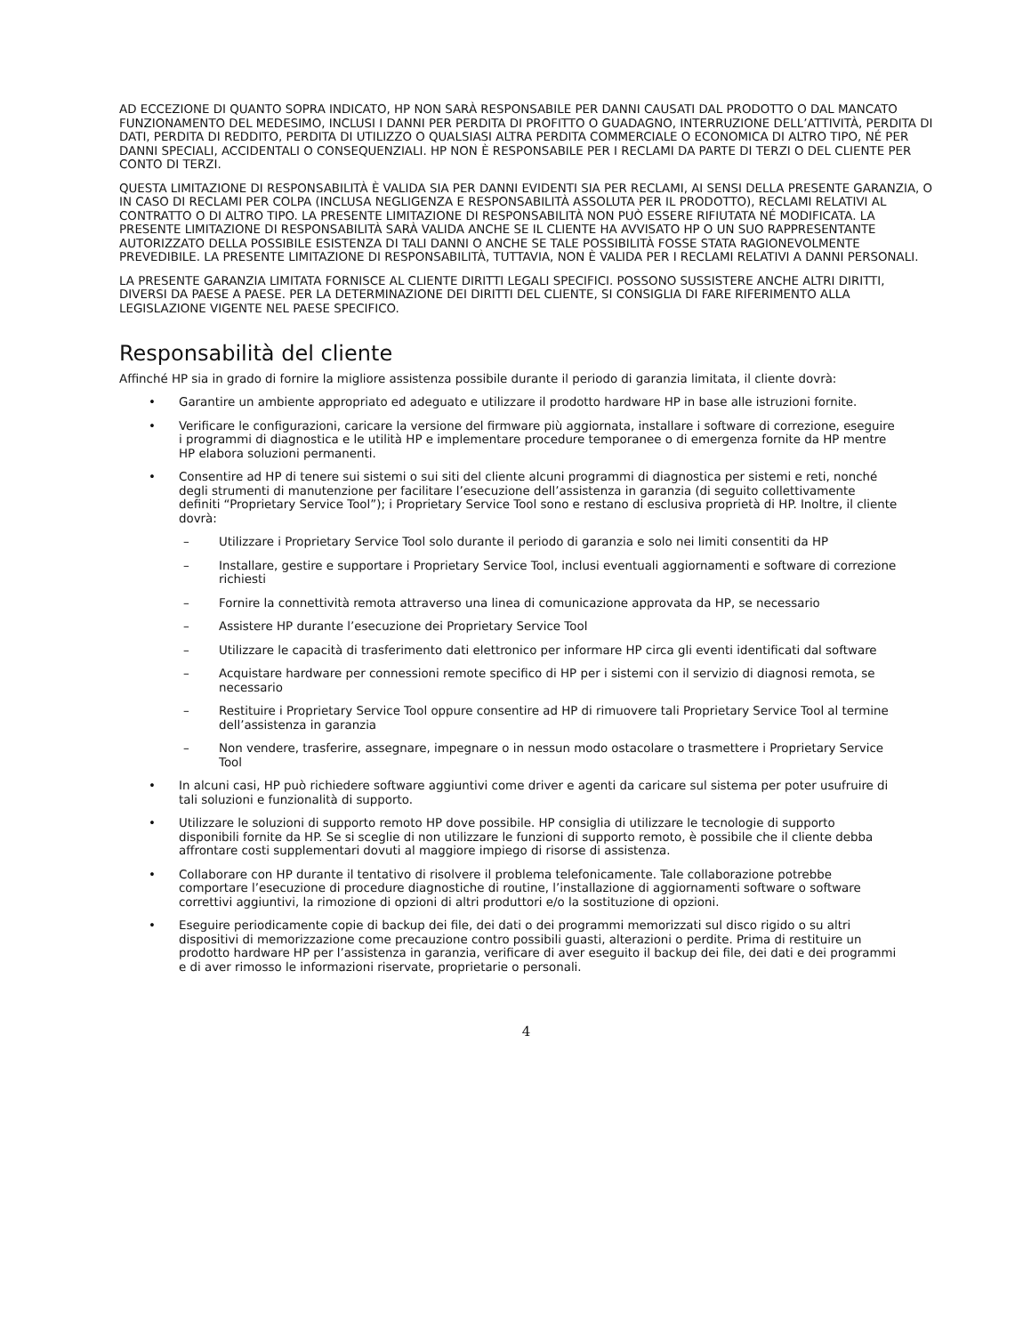AD ECCEZIONE DI QUANTO SOPRA INDICATO, HP NON SARÀ RESPONSABILE PER DANNI CAUSATI DAL PRODOTTO O DAL MANCATO FUNZIONAMENTO DEL MEDESIMO, INCLUSI I DANNI PER PERDITA DI PROFITTO O GUADAGNO, INTERRUZIONE DELL’ATTIVITÀ, PERDITA DI DATI, PERDITA DI REDDITO, PERDITA DI UTILIZZO O QUALSIASI ALTRA PERDITA COMMERCIALE O ECONOMICA DI ALTRO TIPO, NÉ PER DANNI SPECIALI, ACCIDENTALI O CONSEQUENZIALI. HP NON È RESPONSABILE PER I RECLAMI DA PARTE DI TERZI O DEL CLIENTE PER CONTO DI TERZI.
QUESTA LIMITAZIONE DI RESPONSABILITÀ È VALIDA SIA PER DANNI EVIDENTI SIA PER RECLAMI, AI SENSI DELLA PRESENTE GARANZIA, O IN CASO DI RECLAMI PER COLPA (INCLUSA NEGLIGENZA E RESPONSABILITÀ ASSOLUTA PER IL PRODOTTO), RECLAMI RELATIVI AL CONTRATTO O DI ALTRO TIPO. LA PRESENTE LIMITAZIONE DI RESPONSABILITÀ NON PUÒ ESSERE RIFIUTATA NÉ MODIFICATA. LA PRESENTE LIMITAZIONE DI RESPONSABILITÀ SARÀ VALIDA ANCHE SE IL CLIENTE HA AVVISATO HP O UN SUO RAPPRESENTANTE AUTORIZZATO DELLA POSSIBILE ESISTENZA DI TALI DANNI O ANCHE SE TALE POSSIBILITÀ FOSSE STATA RAGIONEVOLMENTE PREVEDIBILE. LA PRESENTE LIMITAZIONE DI RESPONSABILITÀ, TUTTAVIA, NON È VALIDA PER I RECLAMI RELATIVI A DANNI PERSONALI.
LA PRESENTE GARANZIA LIMITATA FORNISCE AL CLIENTE DIRITTI LEGALI SPECIFICI. POSSONO SUSSISTERE ANCHE ALTRI DIRITTI, DIVERSI DA PAESE A PAESE. PER LA DETERMINAZIONE DEI DIRITTI DEL CLIENTE, SI CONSIGLIA DI FARE RIFERIMENTO ALLA LEGISLAZIONE VIGENTE NEL PAESE SPECIFICO.
Responsabilità del cliente
Affinché HP sia in grado di fornire la migliore assistenza possibile durante il periodo di garanzia limitata, il cliente dovrà:
• Garantire un ambiente appropriato ed adeguato e utilizzare il prodotto hardware HP in base alle istruzioni fornite.
• Verificare le configurazioni, caricare la versione del firmware più aggiornata, installare i software di correzione, eseguire i programmi di diagnostica e le utilità HP e implementare procedure temporanee o di emergenza fornite da HP mentre HP elabora soluzioni permanenti.
• Consentire ad HP di tenere sui sistemi o sui siti del cliente alcuni programmi di diagnostica per sistemi e reti, nonché degli strumenti di manutenzione per facilitare l’esecuzione dell’assistenza in garanzia (di seguito collettivamente definiti “Proprietary Service Tool”); i Proprietary Service Tool sono e restano di esclusiva proprietà di HP. Inoltre, il cliente dovrà:
– Utilizzare i Proprietary Service Tool solo durante il periodo di garanzia e solo nei limiti consentiti da HP
– Installare, gestire e supportare i Proprietary Service Tool, inclusi eventuali aggiornamenti e software di correzione richiesti
– Fornire la connettività remota attraverso una linea di comunicazione approvata da HP, se necessario
– Assistere HP durante l’esecuzione dei Proprietary Service Tool
– Utilizzare le capacità di trasferimento dati elettronico per informare HP circa gli eventi identificati dal software
– Acquistare hardware per connessioni remote specifico di HP per i sistemi con il servizio di diagnosi remota, se necessario
– Restituire i Proprietary Service Tool oppure consentire ad HP di rimuovere tali Proprietary Service Tool al termine dell’assistenza in garanzia
– Non vendere, trasferire, assegnare, impegnare o in nessun modo ostacolare o trasmettere i Proprietary Service Tool
• In alcuni casi, HP può richiedere software aggiuntivi come driver e agenti da caricare sul sistema per poter usufruire di tali soluzioni e funzionalità di supporto.
• Utilizzare le soluzioni di supporto remoto HP dove possibile. HP consiglia di utilizzare le tecnologie di supporto disponibili fornite da HP. Se si sceglie di non utilizzare le funzioni di supporto remoto, è possibile che il cliente debba affrontare costi supplementari dovuti al maggiore impiego di risorse di assistenza.
• Collaborare con HP durante il tentativo di risolvere il problema telefonicamente. Tale collaborazione potrebbe comportare l’esecuzione di procedure diagnostiche di routine, l’installazione di aggiornamenti software o software correttivi aggiuntivi, la rimozione di opzioni di altri produttori e/o la sostituzione di opzioni.
• Eseguire periodicamente copie di backup dei file, dei dati o dei programmi memorizzati sul disco rigido o su altri dispositivi di memorizzazione come precauzione contro possibili guasti, alterazioni o perdite. Prima di restituire un prodotto hardware HP per l’assistenza in garanzia, verificare di aver eseguito il backup dei file, dei dati e dei programmi e di aver rimosso le informazioni riservate, proprietarie o personali.
4